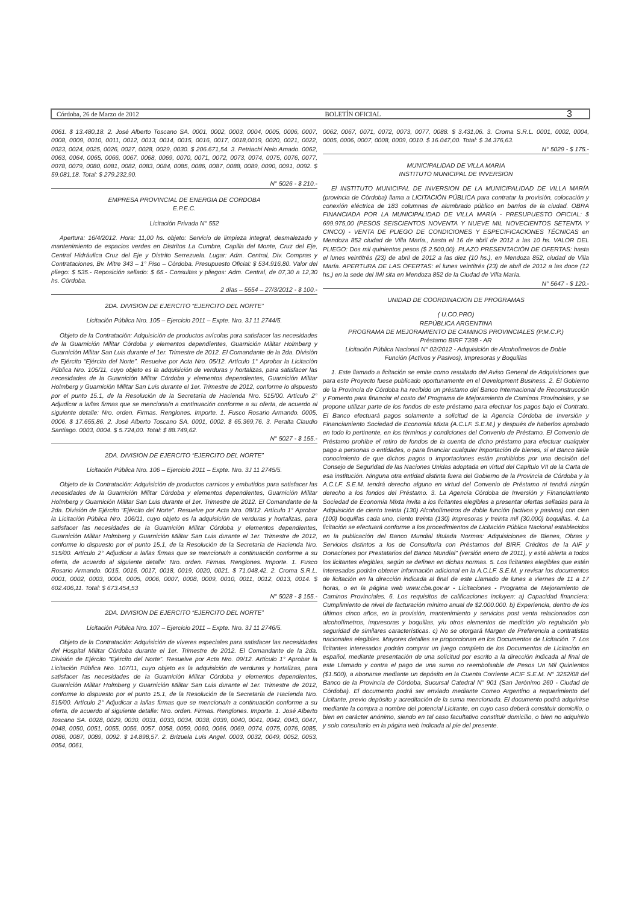Córdoba, 26 de Marzo de 2012 BOLETÍN OFICIAL 3
0061. $ 13.480,18. 2. José Alberto Toscano SA. 0001, 0002, 0003, 0004, 0005, 0006, 0007, 0008, 0009, 0010, 0011, 0012, 0013, 0014, 0015, 0016, 0017, 0018,0019, 0020, 0021, 0022, 0023, 0024, 0025, 0026, 0027, 0028, 0029, 0030. $ 206.671,54. 3. Petriachi Nelo Amado. 0062, 0063, 0064, 0065, 0066, 0067, 0068, 0069, 0070, 0071, 0072, 0073, 0074, 0075, 0076, 0077, 0078, 0079, 0080, 0081, 0082, 0083, 0084, 0085, 0086, 0087, 0088, 0089, 0090, 0091, 0092. $ 59.081,18. Total: $ 279.232,90.
N° 5026 - $ 210.-
EMPRESA PROVINCIAL DE ENERGIA DE CORDOBA
E.P.E.C.
Licitación Privada N° 552
Apertura: 16/4/2012. Hora: 11,00 hs. objeto: Servicio de limpieza integral, desmalezado y mantenimiento de espacios verdes en Distritos La Cumbre, Capilla del Monte, Cruz del Eje, Central Hidráulica Cruz del Eje y Distrito Serrezuela. Lugar: Adm. Central, Div. Compras y Contrataciones, Bv. Mitre 343 – 1° Piso – Córdoba. Presupuesto Oficial: $ 534.916,80. Valor del pliego: $ 535.- Reposición sellado: $ 65.- Consultas y pliegos: Adm. Central, de 07,30 a 12,30 hs. Córdoba.
2 días – 5554 – 27/3/2012 - $ 100.-
2DA. DIVISION DE EJERCITO “EJERCITO DEL NORTE”
Licitación Pública Nro. 105 – Ejercicio 2011 – Expte. Nro. 3J 11 2744/5.
Objeto de la Contratación: Adquisición de productos avícolas para satisfacer las necesidades de la Guarnición Militar Córdoba y elementos dependientes, Guarnición Militar Holmberg y Guarnición Militar San Luis durante el 1er. Trimestre de 2012. El Comandante de la 2da. División de Ejército “Ejército del Norte”. Resuelve por Acta Nro. 05/12. Artículo 1° Aprobar la Licitación Pública Nro. 105/11, cuyo objeto es la adquisición de verduras y hortalizas, para satisfacer las necesidades de la Guarnición Militar Córdoba y elementos dependientes, Guarnición Militar Holmberg y Guarnición Militar San Luis durante el 1er. Trimestre de 2012, conforme lo dispuesto por el punto 15.1, de la Resolución de la Secretaría de Hacienda Nro. 515/00. Artículo 2° Adjudicar a la/las firmas que se menciona/n a continuación conforme a su oferta, de acuerdo al siguiente detalle: Nro. orden. Firmas. Renglones. Importe. 1. Fusco Rosario Armando. 0005, 0006. $ 17.655,86. 2. José Alberto Toscano SA. 0001, 0002. $ 65.369,76. 3. Peralta Claudio Santiago. 0003, 0004. $ 5.724,00. Total: $ 88.749,62.
N° 5027 - $ 155.-
2DA. DIVISION DE EJERCITO “EJERCITO DEL NORTE”
Licitación Pública Nro. 106 – Ejercicio 2011 – Expte. Nro. 3J 11 2745/5.
Objeto de la Contratación: Adquisición de productos carnicos y embutidos para satisfacer las necesidades de la Guarnición Militar Córdoba y elementos dependientes, Guarnición Militar Holmberg y Guarnición Militar San Luis durante el 1er. Trimestre de 2012. El Comandante de la 2da. División de Ejército “Ejército del Norte”. Resuelve por Acta Nro. 08/12. Artículo 1° Aprobar la Licitación Pública Nro. 106/11, cuyo objeto es la adquisición de verduras y hortalizas, para satisfacer las necesidades de la Guarnición Militar Córdoba y elementos dependientes, Guarnición Militar Holmberg y Guarnición Militar San Luis durante el 1er. Trimestre de 2012, conforme lo dispuesto por el punto 15.1, de la Resolución de la Secretaría de Hacienda Nro. 515/00. Artículo 2° Adjudicar a la/las firmas que se menciona/n a continuación conforme a su oferta, de acuerdo al siguiente detalle: Nro. orden. Firmas. Renglones. Importe. 1. Fusco Rosario Armando. 0015, 0016, 0017, 0018, 0019, 0020, 0021. $ 71.048,42. 2. Croma S.R.L. 0001, 0002, 0003, 0004, 0005, 0006, 0007, 0008, 0009, 0010, 0011, 0012, 0013, 0014. $ 602.406,11. Total: $ 673.454,53
N° 5028 - $ 155.-
2DA. DIVISION DE EJERCITO “EJERCITO DEL NORTE”
Licitación Pública Nro. 107 – Ejercicio 2011 – Expte. Nro. 3J 11 2746/5.
Objeto de la Contratación: Adquisición de víveres especiales para satisfacer las necesidades del Hospital Militar Córdoba durante el 1er. Trimestre de 2012. El Comandante de la 2da. División de Ejército “Ejército del Norte”. Resuelve por Acta Nro. 09/12. Artículo 1° Aprobar la Licitación Pública Nro. 107/11, cuyo objeto es la adquisición de verduras y hortalizas, para satisfacer las necesidades de la Guarnición Militar Córdoba y elementos dependientes, Guarnición Militar Holmberg y Guarnición Militar San Luis durante el 1er. Trimestre de 2012, conforme lo dispuesto por el punto 15.1, de la Resolución de la Secretaría de Hacienda Nro. 515/00. Artículo 2° Adjudicar a la/las firmas que se menciona/n a continuación conforme a su oferta, de acuerdo al siguiente detalle: Nro. orden. Firmas. Renglones. Importe. 1. José Alberto Toscano SA. 0028, 0029, 0030, 0031, 0033, 0034, 0038, 0039, 0040, 0041, 0042, 0043, 0047, 0048, 0050, 0051, 0055, 0056, 0057, 0058, 0059, 0060, 0066, 0069, 0074, 0075, 0076, 0085, 0086, 0087, 0089, 0092. $ 14.898,57. 2. Brizuela Luis Angel. 0003, 0032, 0049, 0052, 0053, 0054, 0061,
0062, 0067, 0071, 0072, 0073, 0077, 0088. $ 3.431,06. 3. Croma S.R.L. 0001, 0002, 0004, 0005, 0006, 0007, 0008, 0009, 0010. $ 16.047,00. Total: $ 34.376,63.
N° 5029 - $ 175.-
MUNICIPALIDAD DE VILLA MARIA
INSTITUTO MUNICIPAL DE INVERSION
El INSTITUTO MUNICIPAL DE INVERSION DE LA MUNICIPALIDAD DE VILLA MARÍA (provincia de Córdoba) llama a LICITACIÓN PÚBLICA para contratar la provisión, colocación y conexión eléctrica de 183 columnas de alumbrado público en barrios de la ciudad. OBRA FINANCIADA POR LA MUNICIPALIDAD DE VILLA MARÍA - PRESUPUESTO OFICIAL: $ 699.975,00 (PESOS SEISCIENTOS NOVENTA Y NUEVE MIL NOVECIENTOS SETENTA Y CINCO) - VENTA DE PLIEGO DE CONDICIONES Y ESPECIFICACIONES TÉCNICAS en Mendoza 852 ciudad de Villa María., hasta el 16 de abril de 2012 a las 10 hs. VALOR DEL PLIEGO: Dos mil quinientos pesos ($ 2.500,00). PLAZO PRESENTACIÓN DE OFERTAS: hasta el lunes veintitrés (23) de abril de 2012 a las diez (10 hs.), en Mendoza 852, ciudad de Villa María. APERTURA DE LAS OFERTAS: el lunes veintitrés (23) de abril de 2012 a las doce (12 hs.) en la sede del IMI sita en Mendoza 852 de la Ciudad de Villa María.
N° 5647 - $ 120.-
UNIDAD DE COORDINACION DE PROGRAMAS
( U.CO.PRO)
REPÚBLICA ARGENTINA
PROGRAMA DE MEJORAMIENTO DE CAMINOS PROVINCIALES (P.M.C.P.)
Préstamo BIRF 7398 - AR
Licitación Pública Nacional N° 02/2012 - Adquisición de Alcoholimetros de Doble
Función (Activos y Pasivos), Impresoras y Boquillas
1. Este llamado a licitación se emite como resultado del Aviso General de Adquisiciones que para este Proyecto fuese publicado oportunamente en el Development Business. 2. El Gobierno de la Provincia de Córdoba ha recibido un préstamo del Banco Internacional de Reconstrucción y Fomento para financiar el costo del Programa de Mejoramiento de Caminos Provinciales, y se propone utilizar parte de los fondos de este préstamo para efectuar los pagos bajo el Contrato. El Banco efectuará pagos solamente a solicitud de la Agencia Córdoba de Inversión y Financiamiento Sociedad de Economía Mixta (A.C.LF. S.E.M.) y después de haberlos aprobado en todo lo pertinente, en los términos y condiciones del Convenio de Préstamo. El Convenio de Préstamo prohíbe el retiro de fondos de la cuenta de dicho préstamo para efectuar cualquier pago a personas o entidades, o para financiar cualquier importación de bienes, si el Banco tielle conocimiento de que dichos pagos o importaciones están prohibidos por una decisión del Consejo de Seguridad de las Naciones Unidas adoptada en virtud del Capítulo VII de la Carta de esa institución. Ninguna otra entidad distinta fuera del Gobierno de la Provincia de Córdoba y la A.C.LF. S.E.M. tendrá derecho alguno en virtud del Convenio de Préstamo ni tendrá ningún derecho a los fondos del Préstamo. 3. La Agencia Córdoba de Inversión y Fínanciamiento Sociedad de Economía Mixta invita a los licitantes elegibles a presentar ofertas selladas para la Adquisición de ciento treinta (130) Alcoholímetros de doble función (activos y pasivos) con cien (100) boquillas cada uno, ciento treinta (130) impresoras y treinta mil (30.000) boquillas. 4. La licitación se efectuará conforme a los procedimientos de Licitación Pública Nacional establecidos en la publicación del Banco Mundial titulada Normas: Adquisiciones de Bienes, Obras y Servicios distintos a los de Consultoría con Préstamos del BIRF, Créditos de la AIF y Donacíones por Prestatarios del Banco Mundíal" (versión enero de 2011), y está abierta a todos los licitantes elegibles, según se definen en dichas normas. 5. Los licitantes elegibles que estén interesados podrán obtener información adicional en la A.C.LF. S.E.M. y revisar los documentos de licitación en la dirección indicada al final de este Llamado de lunes a viernes de 11 a 17 horas, o en la página web www.cba.gov.ar - Licitaciones - Programa de Mejoramiento de Caminos Provinciales. 6. Los requisitos de calificaciones incluyen: a) Capacidad financiera: Cumplimiento de nivel de facturación mínimo anual de $2.000.000. b) Experiencia, dentro de los últimos cinco años, en la provisión, mantenimiento y servicios post venta relacionados con alcoholímetros, impresoras y boquillas, y/u otros elementos de medición y/o regulación y/o seguridad de similares características. c) No se otorgará Margen de Preferencia a contratistas nacionales elegibles. Mayores detalles se proporcionan en los Documentos de Licitación. 7. Los licitantes interesados podrán comprar un juego completo de los Documentos de Licitación en español, mediante presentación de una solicitud por escrito a la dirección indicada al final de este Llamado y contra el pago de una suma no reembolsable de Pesos Un Mil Quinientos ($1.500), a abonarse mediante un depósito en la Cuenta Corriente ACIF S.E.M. N° 3252/08 del Banco de la Provincia de Córdoba, Sucursal Catedral N° 901 (San Jerónimo 260 - Ciudad de Córdoba). El documento podrá ser enviado mediante Correo Argentino a requerimiento del Licitante, previo depósito y acreditación de la suma mencionada. El documento podrá adquirirse mediante la compra a nombre del potencial Licitante, en cuyo caso deberá constituir domicilio, o bien en carácter anónimo, siendo en tal caso facultativo constituir domicilio, o bien no adquirirlo y solo consultarlo en la página web indicada al pie del presente.